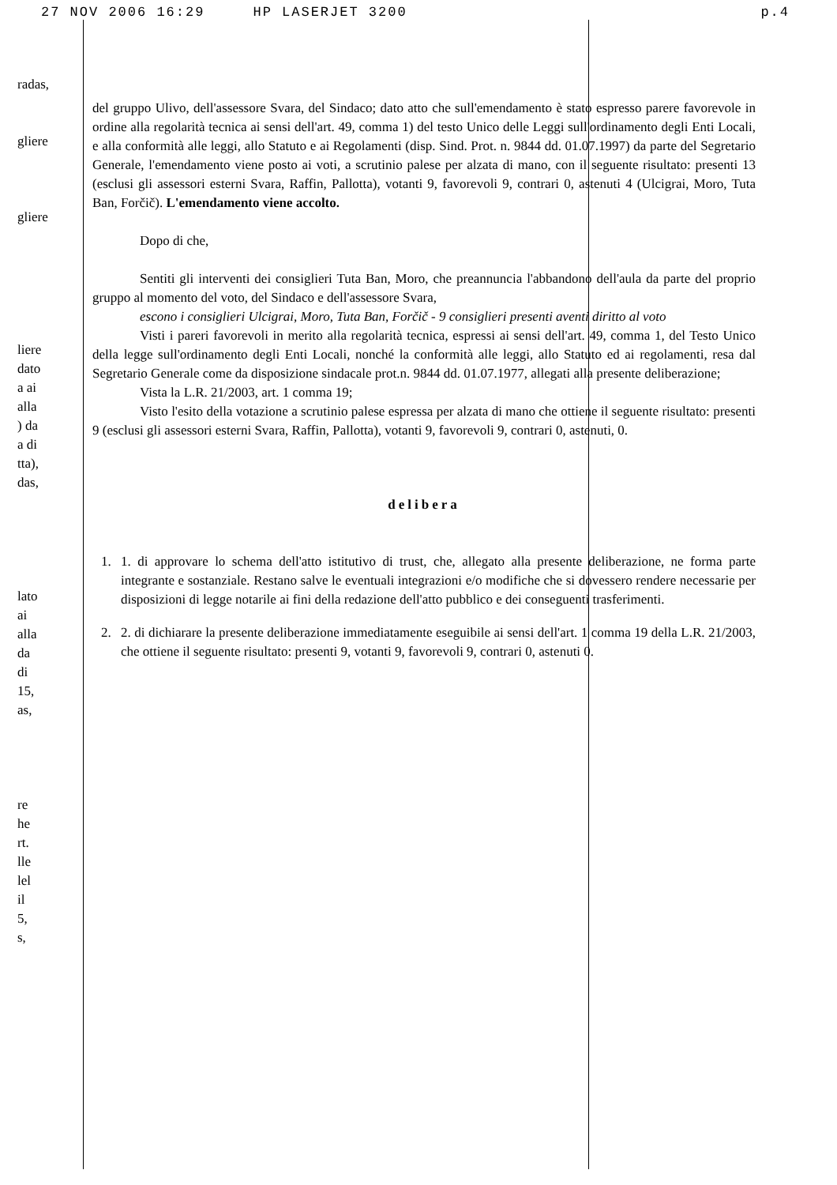27 NOV 2006 16:29 HP LASERJET 3200 p.4
radas,
gliere
gliere
liere
dato
a ai
alla
) da
a di
tta),
das,
lato
ai
alla
da
di
15,
as,
re
he
rt.
lle
lel
il
5,
s,
del gruppo Ulivo, dell'assessore Svara, del Sindaco; dato atto che sull'emendamento è stato espresso parere favorevole in ordine alla regolarità tecnica ai sensi dell'art. 49, comma 1) del testo Unico delle Leggi sull'ordinamento degli Enti Locali, e alla conformità alle leggi, allo Statuto e ai Regolamenti (disp. Sind. Prot. n. 9844 dd. 01.07.1997) da parte del Segretario Generale, l'emendamento viene posto ai voti, a scrutinio palese per alzata di mano, con il seguente risultato: presenti 13 (esclusi gli assessori esterni Svara, Raffin, Pallotta), votanti 9, favorevoli 9, contrari 0, astenuti 4 (Ulcigrai, Moro, Tuta Ban, Forčič). L'emendamento viene accolto.
Dopo di che,
Sentiti gli interventi dei consiglieri Tuta Ban, Moro, che preannuncia l'abbandono dell'aula da parte del proprio gruppo al momento del voto, del Sindaco e dell'assessore Svara,
escono i consiglieri Ulcigrai, Moro, Tuta Ban, Forčič - 9 consiglieri presenti aventi diritto al voto
Visti i pareri favorevoli in merito alla regolarità tecnica, espressi ai sensi dell'art. 49, comma 1, del Testo Unico della legge sull'ordinamento degli Enti Locali, nonché la conformità alle leggi, allo Statuto ed ai regolamenti, resa dal Segretario Generale come da disposizione sindacale prot.n. 9844 dd. 01.07.1977, allegati alla presente deliberazione;
Vista la L.R. 21/2003, art. 1 comma 19;
Visto l'esito della votazione a scrutinio palese espressa per alzata di mano che ottiene il seguente risultato: presenti 9 (esclusi gli assessori esterni Svara, Raffin, Pallotta), votanti 9, favorevoli 9, contrari 0, astenuti, 0.
delibera
1. 1. di approvare lo schema dell'atto istitutivo di trust, che, allegato alla presente deliberazione, ne forma parte integrante e sostanziale. Restano salve le eventuali integrazioni e/o modifiche che si dovessero rendere necessarie per disposizioni di legge notarile ai fini della redazione dell'atto pubblico e dei conseguenti trasferimenti.
2. 2. di dichiarare la presente deliberazione immediatamente eseguibile ai sensi dell'art. 1 comma 19 della L.R. 21/2003, che ottiene il seguente risultato: presenti 9, votanti 9, favorevoli 9, contrari 0, astenuti 0.